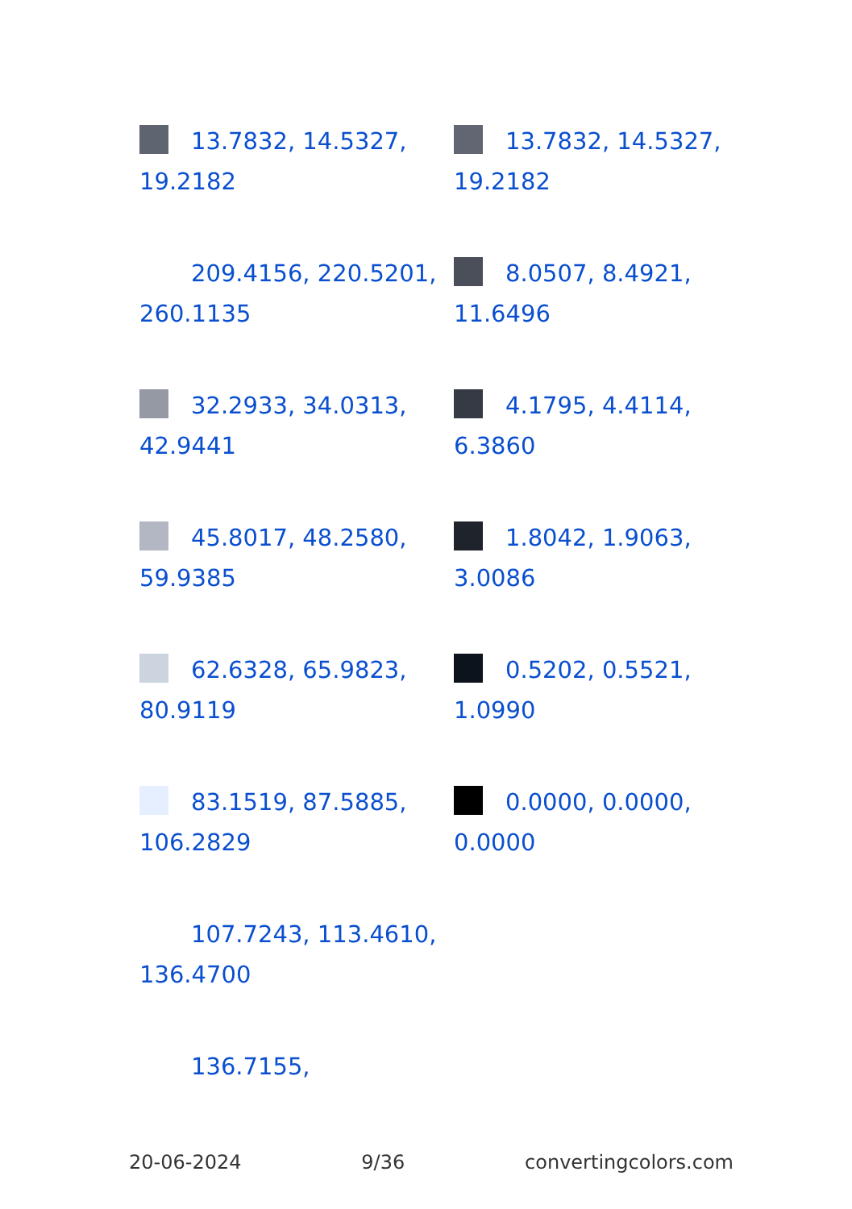13.7832, 14.5327, 19.2182
13.7832, 14.5327, 19.2182
209.4156, 220.5201, 260.1135
8.0507, 8.4921, 11.6496
32.2933, 34.0313, 42.9441
4.1795, 4.4114, 6.3860
45.8017, 48.2580, 59.9385
1.8042, 1.9063, 3.0086
62.6328, 65.9823, 80.9119
0.5202, 0.5521, 1.0990
83.1519, 87.5885, 106.2829
0.0000, 0.0000, 0.0000
107.7243, 113.4610, 136.4700
136.7155,
20-06-2024 9/36 convertingcolors.com